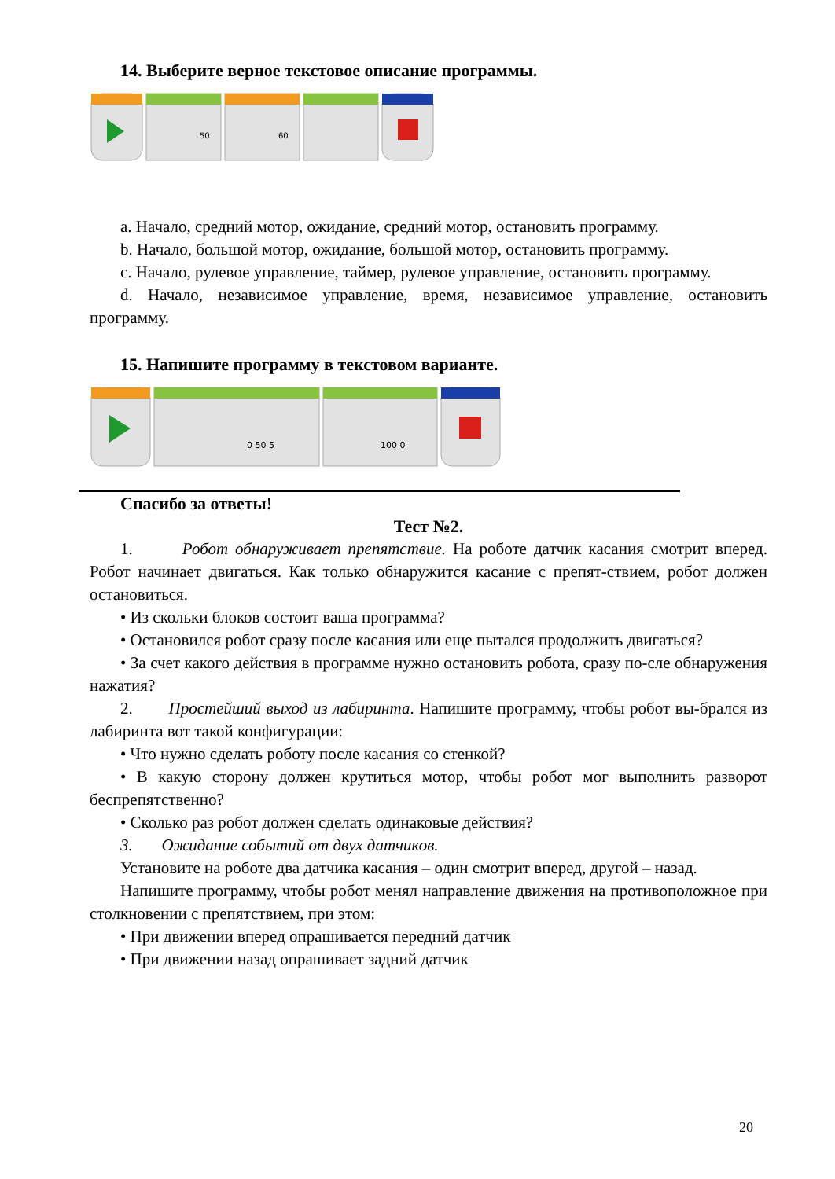14. Выберите верное текстовое описание программы.
50
60
a. Начало, средний мотор, ожидание, средний мотор, остановить программу.
b. Начало, большой мотор, ожидание, большой мотор, остановить программу.
c. Начало, рулевое управление, таймер, рулевое управление, остановить программу.
d. Начало, независимое управление, время, независимое управление, остановить программу.
15. Напишите программу в текстовом варианте.
0 50 5
100 0
Спасибо за ответы!
Тест №2.
1. Робот обнаруживает препятствие. На роботе датчик касания смотрит вперед. Робот начинает двигаться. Как только обнаружится касание с препят-ствием, робот должен остановиться.
• Из скольки блоков состоит ваша программа?
• Остановился робот сразу после касания или еще пытался продолжить двигаться?
• За счет какого действия в программе нужно остановить робота, сразу по-сле обнаружения нажатия?
2. Простейший выход из лабиринта. Напишите программу, чтобы робот вы-брался из лабиринта вот такой конфигурации:
• Что нужно сделать роботу после касания со стенкой?
• В какую сторону должен крутиться мотор, чтобы робот мог выполнить разворот беспрепятственно?
• Сколько раз робот должен сделать одинаковые действия?
3. Ожидание событий от двух датчиков.
Установите на роботе два датчика касания – один смотрит вперед, другой – назад.
Напишите программу, чтобы робот менял направление движения на противоположное при столкновении с препятствием, при этом:
• При движении вперед опрашивается передний датчик
• При движении назад опрашивает задний датчик
20